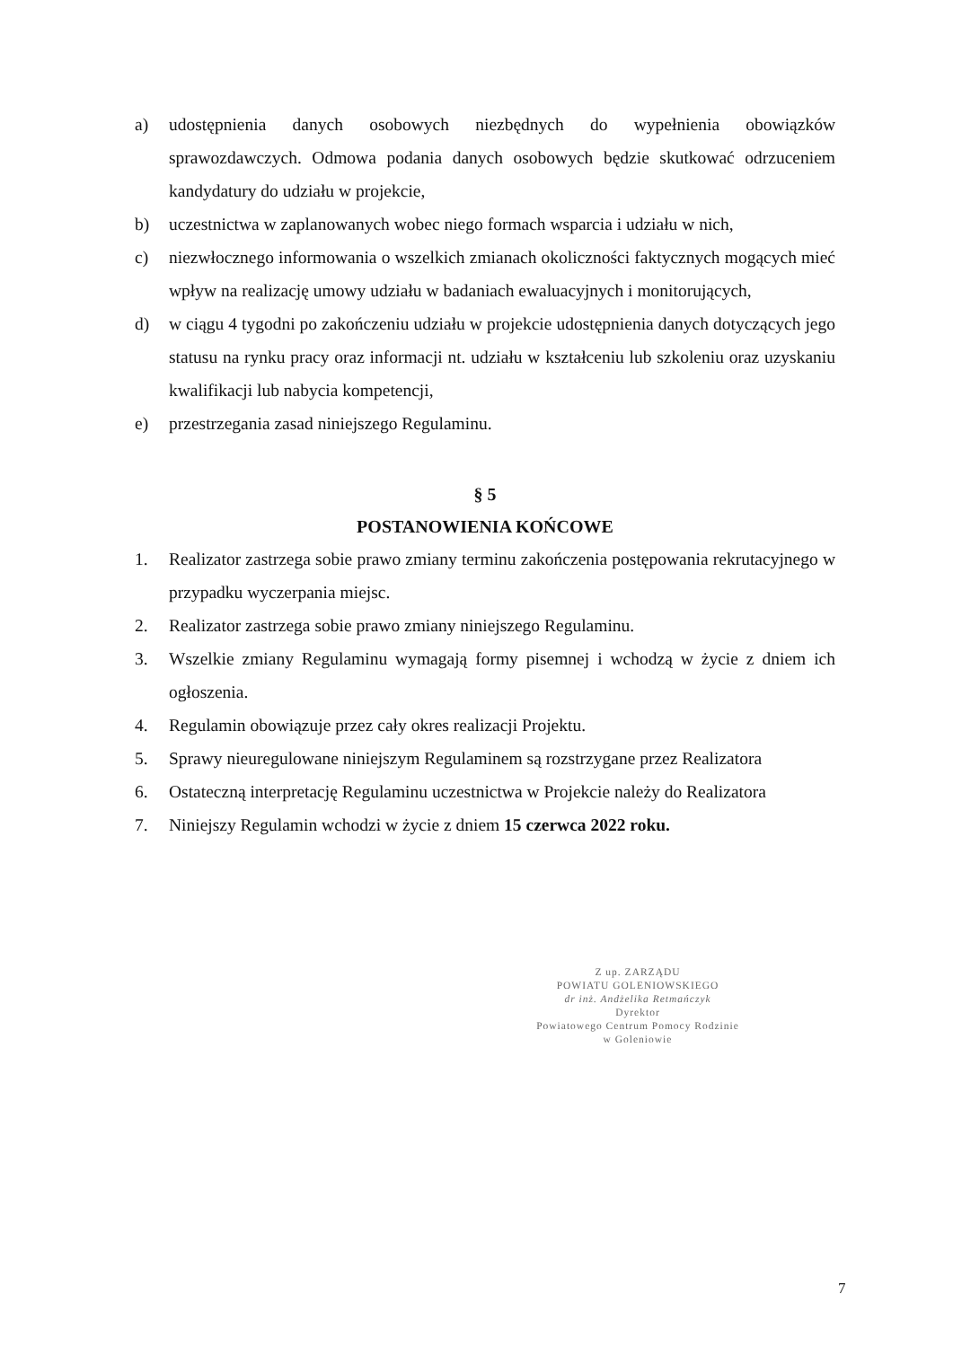a) udostępnienia danych osobowych niezbędnych do wypełnienia obowiązków sprawozdawczych. Odmowa podania danych osobowych będzie skutkować odrzuceniem kandydatury do udziału w projekcie,
b) uczestnictwa w zaplanowanych wobec niego formach wsparcia i udziału w nich,
c) niezwłocznego informowania o wszelkich zmianach okoliczności faktycznych mogących mieć wpływ na realizację umowy udziału w badaniach ewaluacyjnych i monitorujących,
d) w ciągu 4 tygodni po zakończeniu udziału w projekcie udostępnienia danych dotyczących jego statusu na rynku pracy oraz informacji nt. udziału w kształceniu lub szkoleniu oraz uzyskaniu kwalifikacji lub nabycia kompetencji,
e) przestrzegania zasad niniejszego Regulaminu.
§ 5
POSTANOWIENIA KOŃCOWE
1. Realizator zastrzega sobie prawo zmiany terminu zakończenia postępowania rekrutacyjnego w przypadku wyczerpania miejsc.
2. Realizator zastrzega sobie prawo zmiany niniejszego Regulaminu.
3. Wszelkie zmiany Regulaminu wymagają formy pisemnej i wchodzą w życie z dniem ich ogłoszenia.
4. Regulamin obowiązuje przez cały okres realizacji Projektu.
5. Sprawy nieuregulowane niniejszym Regulaminem są rozstrzygane przez Realizatora
6. Ostateczną interpretację Regulaminu uczestnictwa w Projekcie należy do Realizatora
7. Niniejszy Regulamin wchodzi w życie z dniem 15 czerwca 2022 roku.
Z up. ZARZĄDU
POWIATU GOLENIOWSKIEGO
dr inż. Andżelika Retmańczyk
Dyrektor
Powiatowego Centrum Pomocy Rodzinie
w Goleniowie
7